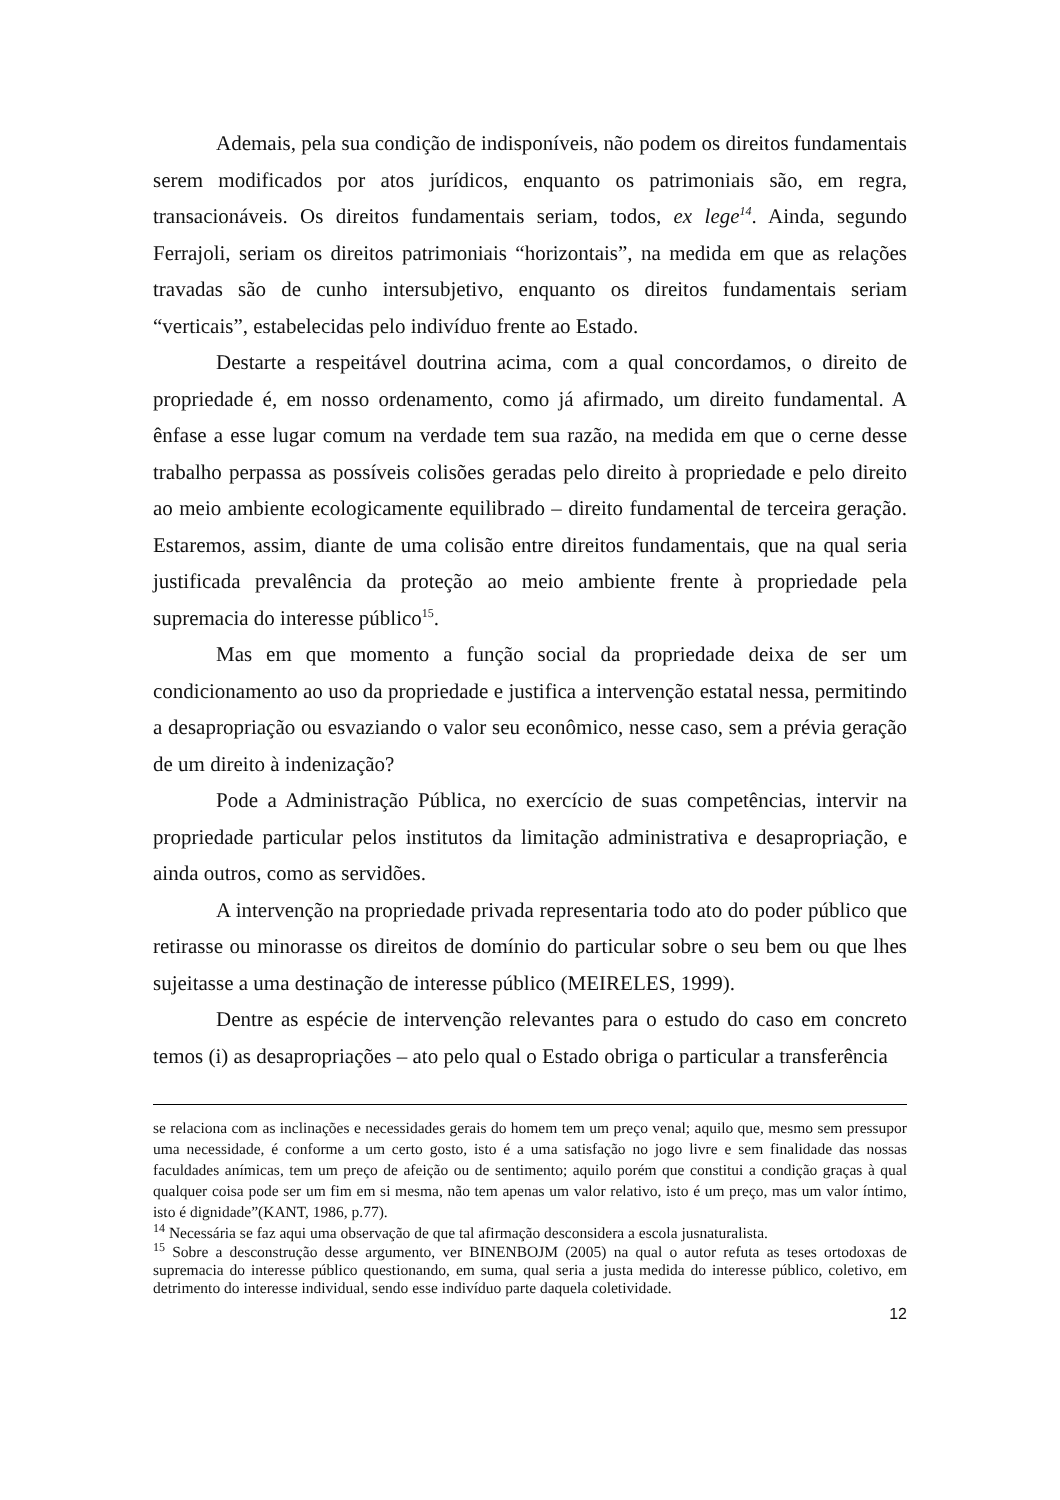Ademais, pela sua condição de indisponíveis, não podem os direitos fundamentais serem modificados por atos jurídicos, enquanto os patrimoniais são, em regra, transacionáveis. Os direitos fundamentais seriam, todos, ex lege<sup>14</sup>. Ainda, segundo Ferrajoli, seriam os direitos patrimoniais “horizontais”, na medida em que as relações travadas são de cunho intersubjetivo, enquanto os direitos fundamentais seriam “verticais”, estabelecidas pelo indivíduo frente ao Estado.
Destarte a respeitável doutrina acima, com a qual concordamos, o direito de propriedade é, em nosso ordenamento, como já afirmado, um direito fundamental. A ênfase a esse lugar comum na verdade tem sua razão, na medida em que o cerne desse trabalho perpassa as possíveis colisões geradas pelo direito à propriedade e pelo direito ao meio ambiente ecologicamente equilibrado – direito fundamental de terceira geração. Estaremos, assim, diante de uma colisão entre direitos fundamentais, que na qual seria justificada prevalência da proteção ao meio ambiente frente à propriedade pela supremacia do interesse público<sup>15</sup>.
Mas em que momento a função social da propriedade deixa de ser um condicionamento ao uso da propriedade e justifica a intervenção estatal nessa, permitindo a desapropriação ou esvaziando o valor seu econômico, nesse caso, sem a prévia geração de um direito à indenização?
Pode a Administração Pública, no exercício de suas competências, intervir na propriedade particular pelos institutos da limitação administrativa e desapropriação, e ainda outros, como as servidões.
A intervenção na propriedade privada representaria todo ato do poder público que retirasse ou minorasse os direitos de domínio do particular sobre o seu bem ou que lhes sujeitasse a uma destinação de interesse público (MEIRELES, 1999).
Dentre as espécie de intervenção relevantes para o estudo do caso em concreto temos (i) as desapropriações – ato pelo qual o Estado obriga o particular a transferência
se relaciona com as inclinações e necessidades gerais do homem tem um preço venal; aquilo que, mesmo sem pressupor uma necessidade, é conforme a um certo gosto, isto é a uma satisfação no jogo livre e sem finalidade das nossas faculdades anímicas, tem um preço de afeição ou de sentimento; aquilo porém que constitui a condição graças à qual qualquer coisa pode ser um fim em si mesma, não tem apenas um valor relativo, isto é um preço, mas um valor íntimo, isto é dignidade”(KANT, 1986, p.77).
<sup>14</sup> Necessária se faz aqui uma observação de que tal afirmação desconsidera a escola jusnaturalista.
<sup>15</sup> Sobre a desconstrução desse argumento, ver BINENBOJM (2005) na qual o autor refuta as teses ortodoxas de supremacia do interesse público questionando, em suma, qual seria a justa medida do interesse público, coletivo, em detrimento do interesse individual, sendo esse indivíduo parte daquela coletividade.
12